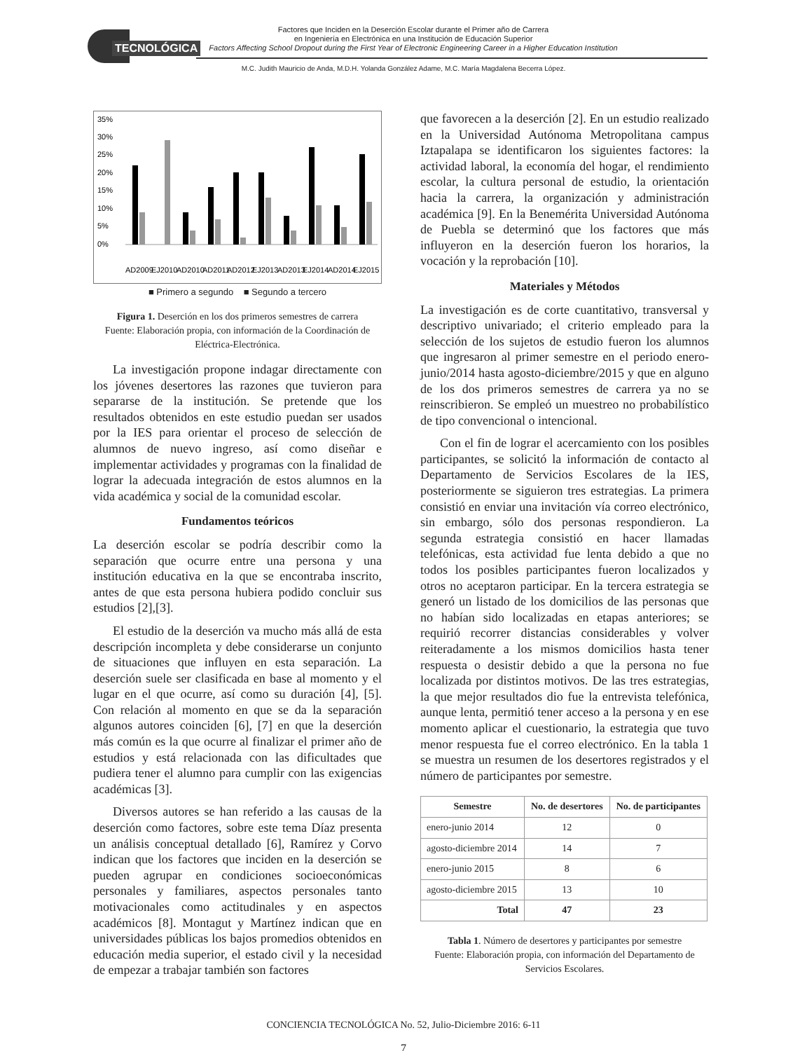TECNOLÓGICA
Factores que Inciden en la Deserción Escolar durante el Primer año de Carrera
en Ingeniería en Electrónica en una Institución de Educación Superior
Factors Affecting School Dropout during the First Year of Electronic Engineering Career in a Higher Education Institution
M.C. Judith Mauricio de Anda, M.D.H. Yolanda González Adame, M.C. María Magdalena Becerra López.
35%
30%
25%
20%
15%
10%
5%
0%
AD2009
EJ2010
AD2010
AD2011
AD2012
EJ2013
AD2013
EJ2014
AD2014
EJ2015
■ Primero a segundo ■ Segundo a tercero
Figura 1. Deserción en los dos primeros semestres de carrera
Fuente: Elaboración propia, con información de la Coordinación de Eléctrica-Electrónica.
La investigación propone indagar directamente con los jóvenes desertores las razones que tuvieron para separarse de la institución. Se pretende que los resultados obtenidos en este estudio puedan ser usados por la IES para orientar el proceso de selección de alumnos de nuevo ingreso, así como diseñar e implementar actividades y programas con la finalidad de lograr la adecuada integración de estos alumnos en la vida académica y social de la comunidad escolar.
Fundamentos teóricos
La deserción escolar se podría describir como la separación que ocurre entre una persona y una institución educativa en la que se encontraba inscrito, antes de que esta persona hubiera podido concluir sus estudios [2],[3].
El estudio de la deserción va mucho más allá de esta descripción incompleta y debe considerarse un conjunto de situaciones que influyen en esta separación. La deserción suele ser clasificada en base al momento y el lugar en el que ocurre, así como su duración [4], [5]. Con relación al momento en que se da la separación algunos autores coinciden [6], [7] en que la deserción más común es la que ocurre al finalizar el primer año de estudios y está relacionada con las dificultades que pudiera tener el alumno para cumplir con las exigencias académicas [3].
Diversos autores se han referido a las causas de la deserción como factores, sobre este tema Díaz presenta un análisis conceptual detallado [6], Ramírez y Corvo indican que los factores que inciden en la deserción se pueden agrupar en condiciones socioeconómicas personales y familiares, aspectos personales tanto motivacionales como actitudinales y en aspectos académicos [8]. Montagut y Martínez indican que en universidades públicas los bajos promedios obtenidos en educación media superior, el estado civil y la necesidad de empezar a trabajar también son factores
que favorecen a la deserción [2]. En un estudio realizado en la Universidad Autónoma Metropolitana campus Iztapalapa se identificaron los siguientes factores: la actividad laboral, la economía del hogar, el rendimiento escolar, la cultura personal de estudio, la orientación hacia la carrera, la organización y administración académica [9]. En la Benemérita Universidad Autónoma de Puebla se determinó que los factores que más influyeron en la deserción fueron los horarios, la vocación y la reprobación [10].
Materiales y Métodos
La investigación es de corte cuantitativo, transversal y descriptivo univariado; el criterio empleado para la selección de los sujetos de estudio fueron los alumnos que ingresaron al primer semestre en el periodo enero-junio/2014 hasta agosto-diciembre/2015 y que en alguno de los dos primeros semestres de carrera ya no se reinscribieron. Se empleó un muestreo no probabilístico de tipo convencional o intencional.
Con el fin de lograr el acercamiento con los posibles participantes, se solicitó la información de contacto al Departamento de Servicios Escolares de la IES, posteriormente se siguieron tres estrategias. La primera consistió en enviar una invitación vía correo electrónico, sin embargo, sólo dos personas respondieron. La segunda estrategia consistió en hacer llamadas telefónicas, esta actividad fue lenta debido a que no todos los posibles participantes fueron localizados y otros no aceptaron participar. En la tercera estrategia se generó un listado de los domicilios de las personas que no habían sido localizadas en etapas anteriores; se requirió recorrer distancias considerables y volver reiteradamente a los mismos domicilios hasta tener respuesta o desistir debido a que la persona no fue localizada por distintos motivos. De las tres estrategias, la que mejor resultados dio fue la entrevista telefónica, aunque lenta, permitió tener acceso a la persona y en ese momento aplicar el cuestionario, la estrategia que tuvo menor respuesta fue el correo electrónico. En la tabla 1 se muestra un resumen de los desertores registrados y el número de participantes por semestre.
| Semestre | No. de desertores | No. de participantes |
| --- | --- | --- |
| enero-junio 2014 | 12 | 0 |
| agosto-diciembre 2014 | 14 | 7 |
| enero-junio 2015 | 8 | 6 |
| agosto-diciembre 2015 | 13 | 10 |
| Total | 47 | 23 |
Tabla 1. Número de desertores y participantes por semestre
Fuente: Elaboración propia, con información del Departamento de Servicios Escolares.
CONCIENCIA TECNOLÓGICA No. 52, Julio-Diciembre 2016: 6-11
7